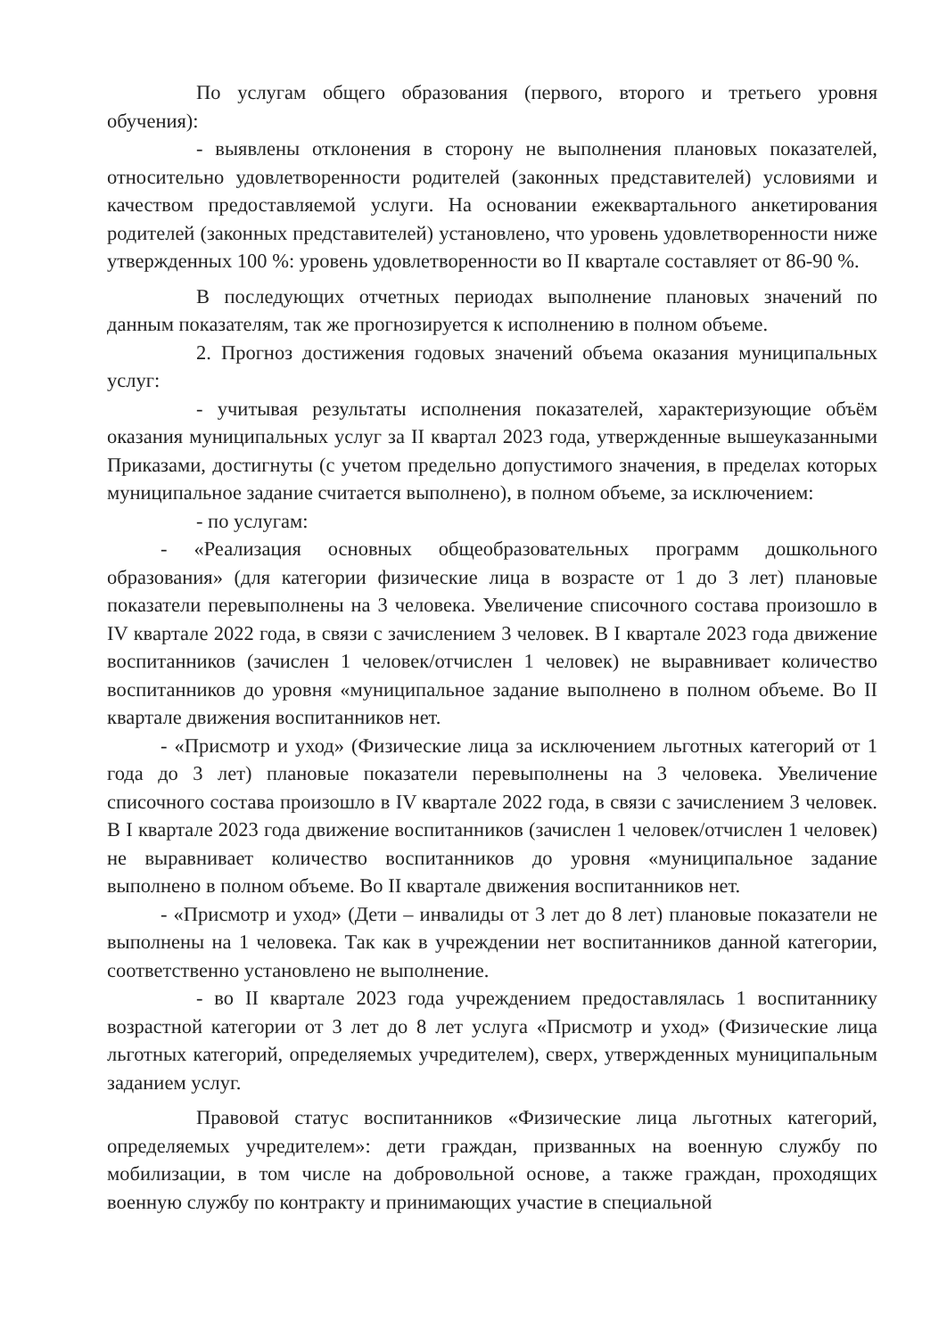По услугам общего образования (первого, второго и третьего уровня обучения):
- выявлены отклонения в сторону не выполнения плановых показателей, относительно удовлетворенности родителей (законных представителей) условиями и качеством предоставляемой услуги. На основании ежеквартального анкетирования родителей (законных представителей) установлено, что уровень удовлетворенности ниже утвержденных 100 %: уровень удовлетворенности во II квартале составляет от 86-90 %.
В последующих отчетных периодах выполнение плановых значений по данным показателям, так же прогнозируется к исполнению в полном объеме.
2. Прогноз достижения годовых значений объема оказания муниципальных услуг:
- учитывая результаты исполнения показателей, характеризующие объём оказания муниципальных услуг за II квартал 2023 года, утвержденные вышеуказанными Приказами, достигнуты (с учетом предельно допустимого значения, в пределах которых муниципальное задание считается выполнено), в полном объеме, за исключением:
- по услугам:
- «Реализация основных общеобразовательных программ дошкольного образования» (для категории физические лица в возрасте от 1 до 3 лет) плановые показатели перевыполнены на 3 человека. Увеличение списочного состава произошло в IV квартале 2022 года, в связи с зачислением 3 человек. В I квартале 2023 года движение воспитанников (зачислен 1 человек/отчислен 1 человек) не выравнивает количество воспитанников до уровня «муниципальное задание выполнено в полном объеме. Во II квартале движения воспитанников нет.
- «Присмотр и уход» (Физические лица за исключением льготных категорий от 1 года до 3 лет) плановые показатели перевыполнены на 3 человека. Увеличение списочного состава произошло в IV квартале 2022 года, в связи с зачислением 3 человек. В I квартале 2023 года движение воспитанников (зачислен 1 человек/отчислен 1 человек) не выравнивает количество воспитанников до уровня «муниципальное задание выполнено в полном объеме. Во II квартале движения воспитанников нет.
- «Присмотр и уход» (Дети – инвалиды от 3 лет до 8 лет) плановые показатели не выполнены на 1 человека. Так как в учреждении нет воспитанников данной категории, соответственно установлено не выполнение.
- во II квартале 2023 года учреждением предоставлялась 1 воспитаннику возрастной категории от 3 лет до 8 лет услуга «Присмотр и уход» (Физические лица льготных категорий, определяемых учредителем), сверх, утвержденных муниципальным заданием услуг.
Правовой статус воспитанников «Физические лица льготных категорий, определяемых учредителем»: дети граждан, призванных на военную службу по мобилизации, в том числе на добровольной основе, а также граждан, проходящих военную службу по контракту и принимающих участие в специальной